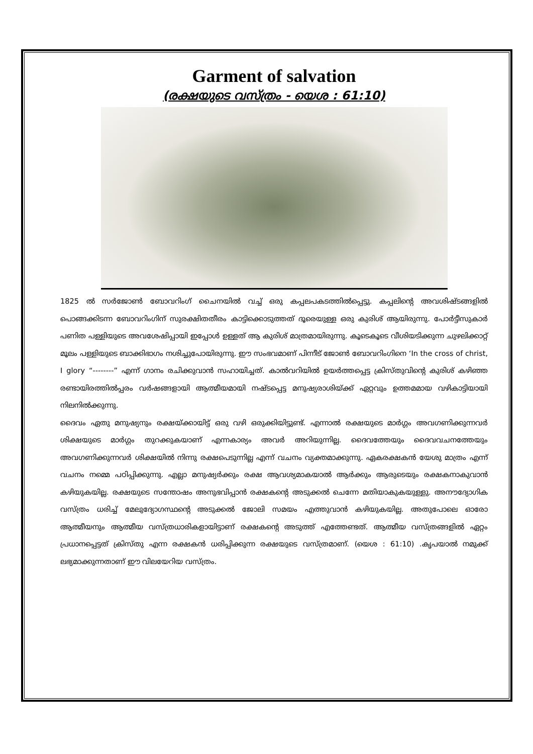Garment of salvation
(രക്ഷയുടെ വസ്ത്രം - യെശ : 61:10)
1825 ൽ സർജോൺ ബോവറിംഗ് ചൈനയിൽ വച്ച് ഒരു കപ്പലപകടത്തിൽപ്പെട്ടു. കപ്പലിന്റെ അവശിഷ്ടങ്ങളിൽ പൊങ്ങക്കിടന്ന ബോവറിംഗിന് സുരക്ഷിതതീരം കാട്ടിക്കൊടുത്തത് ദൂരെയുള്ള ഒരു കുരിശ് ആയിരുന്നു. പോർട്ടീസുകാർ പണിത പള്ളിയുടെ അവശേഷിപ്പായി ഇപ്പോൾ ഉള്ളത് ആ കുരിശ് മാത്രമായിരുന്നു. കൂടെകൂടെ വീശിയടിക്കുന്ന ചുഴലിക്കാറ്റ് മൂലം പള്ളിയുടെ ബാക്കിഭാഗം നശിച്ചുപോയിരുന്നു. ഈ സംഭവമാണ് പിന്നീട് ജോൺ ബോവറിംഗിനെ ‘In the cross of christ, I glory “--------” എന്ന് ഗാനം രചിക്കുവാൻ സഹായിച്ചത്. കാൽവറിയിൽ ഉയർത്തപ്പെട്ട ക്രിസ്തുവിന്റെ കുരിശ് കഴിഞ്ഞ രണ്ടായിരത്തിൽപ്പരം വർഷങ്ങളായി ആത്മീയമായി നഷ്ടപ്പെട്ട മനുഷ്യരാശിയ്ക്ക് ഏറ്റവും ഉത്തമമായ വഴികാട്ടിയായി നിലനിൽക്കുന്നു.
ദൈവം ഏതു മനുഷ്യനും രക്ഷയ്ക്കായിട്ട് ഒരു വഴി ഒരുക്കിയിട്ടുണ്ട്. എന്നാൽ രക്ഷയുടെ മാർഗ്ഗം അവഗണിക്കുന്നവർ ശിക്ഷയുടെ മാർഗ്ഗം തുറക്കുകയാണ് എന്നകാര്യം അവർ അറിയുന്നില്ല. ദൈവത്തേയും ദൈവവചനത്തേയും അവഗണിക്കുന്നവർ ശിക്ഷയിൽ നിന്നു രക്ഷപെടുന്നില്ല എന്ന് വചനം വ്യക്തമാക്കുന്നു. ഏകരക്ഷകൻ യേശു മാത്രം എന്ന് വചനം നമ്മെ പഠിപ്പിക്കുന്നു. എല്ലാ മനുഷ്യർക്കും രക്ഷ ആവശ്യമാകയാൽ ആർക്കും ആരുടെയും രക്ഷകനാകുവാൻ കഴിയുകയില്ല. രക്ഷയുടെ സന്തോഷം അനുഭവിപ്പാൻ രക്ഷകന്റെ അടുക്കൽ ചെന്നേ മതിയാകുകയുള്ളു. അനൗദ്യോഗിക വസ്ത്രം ധരിച്ച് മേലുദ്യോഗസ്ഥന്റെ അടുക്കൽ ജോലി സമയം എത്തുവാൻ കഴിയുകയില്ല. അതുപോലെ ഓരോ ആത്മീയനും ആത്മീയ വസ്ത്രധാരികളായിട്ടാണ് രക്ഷകന്റെ അടുത്ത് എത്തേണ്ടത്. ആത്മീയ വസ്ത്രങ്ങളിൽ ഏറ്റം പ്രധാനപ്പെട്ടത് ക്രിസ്തു എന്ന രക്ഷകൻ ധരിപ്പിക്കുന്ന രക്ഷയുടെ വസ്ത്രമാണ്. (യെശ : 61:10) .കൃപയാൽ നമുക്ക് ലഭ്യമാക്കുന്നതാണ് ഈ വിലയേറിയ വസ്ത്രം.